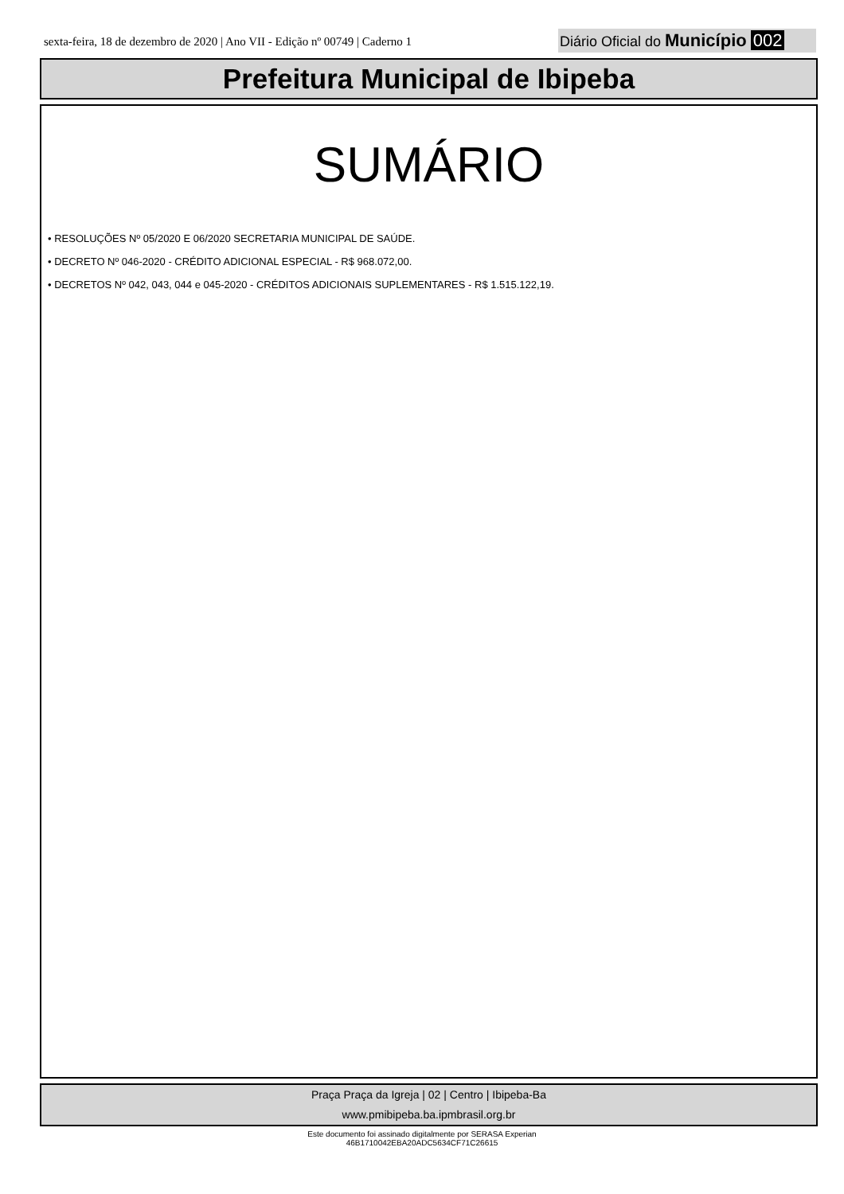sexta-feira, 18 de dezembro de 2020 | Ano VII - Edição nº 00749 | Caderno 1
Diário Oficial do Município 002
Prefeitura Municipal de Ibipeba
SUMÁRIO
• RESOLUÇÕES Nº 05/2020 E 06/2020 SECRETARIA MUNICIPAL DE SAÚDE.
• DECRETO Nº 046-2020 - CRÉDITO ADICIONAL ESPECIAL - R$ 968.072,00.
• DECRETOS Nº 042, 043, 044 e 045-2020 - CRÉDITOS ADICIONAIS SUPLEMENTARES - R$ 1.515.122,19.
Praça Praça da Igreja | 02 | Centro | Ibipeba-Ba
www.pmibipeba.ba.ipmbrasil.org.br
Este documento foi assinado digitalmente por SERASA Experian
46B1710042EBA20ADC5634CF71C26615